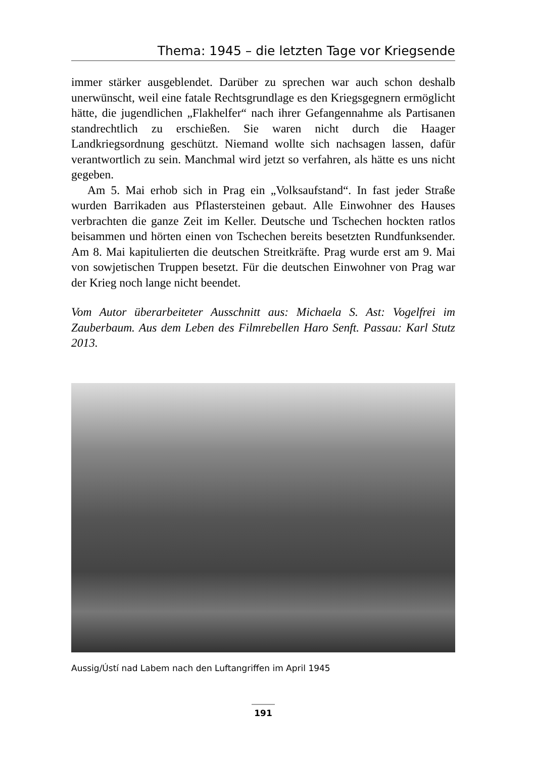Thema: 1945 – die letzten Tage vor Kriegsende
immer stärker ausgeblendet. Darüber zu sprechen war auch schon deshalb unerwünscht, weil eine fatale Rechtsgrundlage es den Kriegsgegnern ermöglicht hätte, die jugendlichen „Flakhelfer“ nach ihrer Gefangennahme als Partisanen standrechtlich zu erschießen. Sie waren nicht durch die Haager Landkriegsordnung geschützt. Niemand wollte sich nachsagen lassen, dafür verantwortlich zu sein. Manchmal wird jetzt so verfahren, als hätte es uns nicht gegeben.
Am 5. Mai erhob sich in Prag ein „Volksaufstand“. In fast jeder Straße wurden Barrikaden aus Pflastersteinen gebaut. Alle Einwohner des Hauses verbrachten die ganze Zeit im Keller. Deutsche und Tschechen hockten ratlos beisammen und hörten einen von Tschechen bereits besetzten Rundfunksender. Am 8. Mai kapitulierten die deutschen Streitkräfte. Prag wurde erst am 9. Mai von sowjetischen Truppen besetzt. Für die deutschen Einwohner von Prag war der Krieg noch lange nicht beendet.
Vom Autor überarbeiteter Ausschnitt aus: Michaela S. Ast: Vogelfrei im Zauberbaum. Aus dem Leben des Filmrebellen Haro Senft. Passau: Karl Stutz 2013.
Aussig/Ústí nad Labem nach den Luftangriffen im April 1945
191